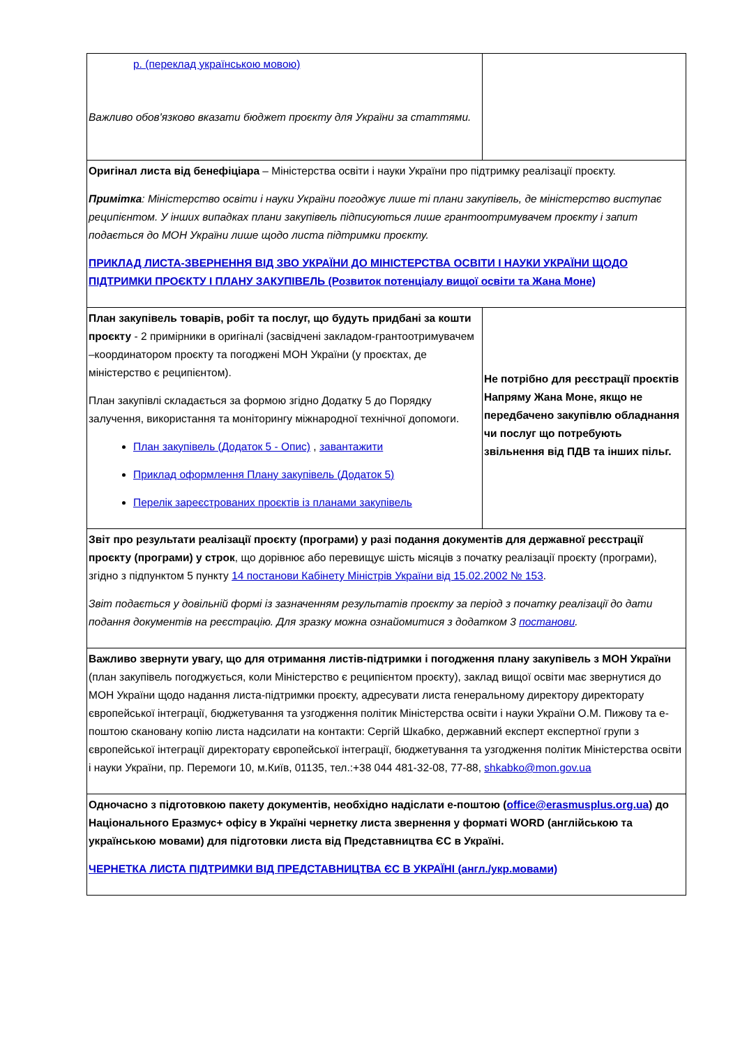| р. (переклад українською мовою) Важливо обов'язково вказати бюджет проєкту для України за статтями. | |
| Оригінал листа від бенефіціара – Міністерства освіти і науки України про підтримку реалізації проєкту. Примітка : Міністерство освіти і науки України погоджує лише ті плани закупівель, де міністерство виступає реципієнтом. У інших випадках плани закупівель підписуються лише грантоотримувачем проєкту і запит подається до МОН України лише щодо листа підтримки проєкту. ПРИКЛАД ЛИСТА-ЗВЕРНЕННЯ ВІД ЗВО УКРАЇНИ ДО МІНІСТЕРСТВА ОСВІТИ І НАУКИ УКРАЇНИ ЩОДО ПІДТРИМКИ ПРОЄКТУ І ПЛАНУ ЗАКУПІВЕЛЬ (Розвиток потенціалу вищої освіти та Жана Моне) | |
| План закупівель товарів, робіт та послуг, що будуть придбані за кошти проєкту - 2 примірники в оригіналі (засвідчені закладом-грантоотримувачем –координатором проєкту та погоджені МОН України (у проєктах, де міністерство є реципієнтом). План закупівлі складається за формою згідно Додатку 5 до Порядку залучення, використання та моніторингу міжнародної технічної допомоги. План закупівель (Додаток 5 - Опис) , завантажити Приклад оформлення Плану закупівель (Додаток 5) Перелік зареєстрованих проєктів із планами закупівель | Не потрібно для реєстрації проєктів Напряму Жана Моне, якщо не передбачено закупівлю обладнання чи послуг що потребують звільнення від ПДВ та інших пільг. |
| Звіт про результати реалізації проєкту (програми) у разі подання документів для державної реєстрації проєкту (програми) у строк , що дорівнює або перевищує шість місяців з початку реалізації проєкту (програми), згідно з підпунктом 5 пункту 14 постанови Кабінету Міністрів України від 15.02.2002 № 153 . Звіт подається у довільній формі із зазначенням результатів проєкту за період з початку реалізації до дати подання документів на реєстрацію. Для зразку можна ознайомитися з додатком 3 постанови . | |
| Важливо звернути увагу, що для отримання листів-підтримки і погодження плану закупівель з МОН України (план закупівель погоджується, коли Міністерство є реципієнтом проєкту), заклад вищої освіти має звернутися до МОН України щодо надання листа-підтримки проєкту, адресувати листа генеральному директору директорату європейської інтеграції, бюджетування та узгодження політик Міністерства освіти і науки України О.М. Пижову та е-поштою скановану копію листа надсилати на контакти: Сергій Шкабко, державний експерт експертної групи з європейської інтеграції директорату європейської інтеграції, бюджетування та узгодження політик Міністерства освіти і науки України, пр. Перемоги 10, м.Київ, 01135, тел.:+38 044 481-32-08, 77-88, shkabko@mon.gov.ua | |
| Одночасно з підготовкою пакету документів, необхідно надіслати е-поштою ( office@erasmusplus.org.ua ) до Національного Еразмус+ офісу в Україні чернетку листа звернення у форматі WORD (англійською та українською мовами) для підготовки листа від Представництва ЄС в Україні. ЧЕРНЕТКА ЛИСТА ПІДТРИМКИ ВІД ПРЕДСТАВНИЦТВА ЄС В УКРАЇНІ (англ./укр.мовами) | |